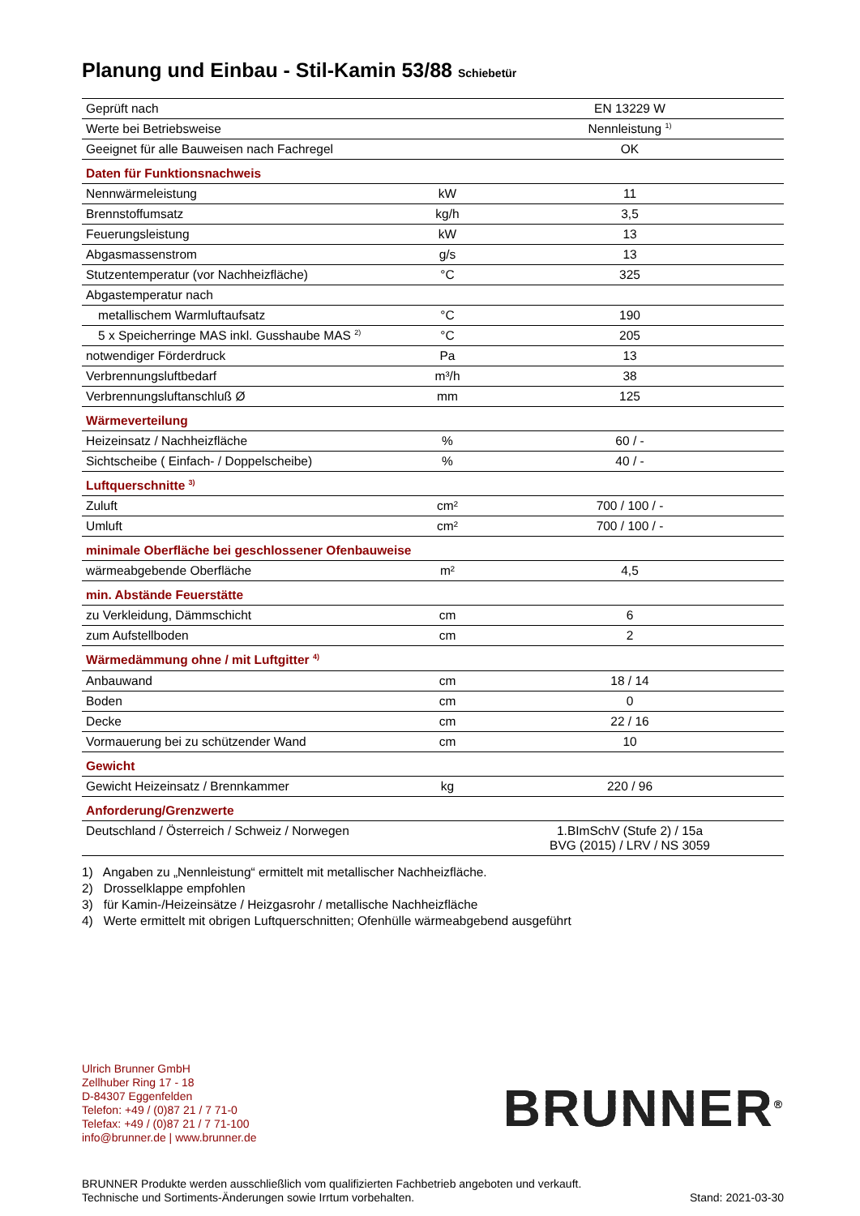Planung und Einbau - Stil-Kamin 53/88 Schiebetür
| Geprüft nach | | EN 13229 W |
| Werte bei Betriebsweise | | Nennleistung <sup>1)</sup> |
| Geeignet für alle Bauweisen nach Fachregel | | OK |
| Daten für Funktionsnachweis | | |
| Nennwärmeleistung | kW | 11 |
| Brennstoffumsatz | kg/h | 3,5 |
| Feuerungsleistung | kW | 13 |
| Abgasmassenstrom | g/s | 13 |
| Stutzentemperatur (vor Nachheizfläche) | °C | 325 |
| Abgastemperatur nach | | |
| metallischem Warmluftaufsatz | °C | 190 |
| 5 x Speicherringe MAS inkl. Gusshaube MAS <sup>2)</sup> | °C | 205 |
| notwendiger Förderdruck | Pa | 13 |
| Verbrennungsluftbedarf | m³/h | 38 |
| Verbrennungsluftanschluß Ø | mm | 125 |
| Wärmeverteilung | | |
| Heizeinsatz / Nachheizfläche | % | 60 / - |
| Sichtscheibe ( Einfach- / Doppelscheibe) | % | 40 / - |
| Luftquerschnitte <sup>3)</sup> | | |
| Zuluft | cm² | 700 / 100 / - |
| Umluft | cm² | 700 / 100 / - |
| minimale Oberfläche bei geschlossener Ofenbauweise | | |
| wärmeabgebende Oberfläche | m² | 4,5 |
| min. Abstände Feuerstätte | | |
| zu Verkleidung, Dämmschicht | cm | 6 |
| zum Aufstellboden | cm | 2 |
| Wärmedämmung ohne / mit Luftgitter <sup>4)</sup> | | |
| Anbauwand | cm | 18 / 14 |
| Boden | cm | 0 |
| Decke | cm | 22 / 16 |
| Vormauerung bei zu schützender Wand | cm | 10 |
| Gewicht | | |
| Gewicht Heizeinsatz / Brennkammer | kg | 220 / 96 |
| Anforderung/Grenzwerte | | |
| Deutschland / Österreich / Schweiz / Norwegen | | 1.BImSchV (Stufe 2) / 15a BVG (2015) / LRV / NS 3059 |
1) Angaben zu „Nennleistung“ ermittelt mit metallischer Nachheizfläche.
2) Drosselklappe empfohlen
3) für Kamin-/Heizeinsätze / Heizgasrohr / metallische Nachheizfläche
4) Werte ermittelt mit obrigen Luftquerschnitten; Ofenhülle wärmeabgebend ausgeführt
Ulrich Brunner GmbH
Zellhuber Ring 17 - 18
D-84307 Eggenfelden
Telefon: +49 / (0)87 21 / 7 71-0
Telefax: +49 / (0)87 21 / 7 71-100
info@brunner.de | www.brunner.de
BRUNNER<sup>®</sup>
BRUNNER Produkte werden ausschließlich vom qualifizierten Fachbetrieb angeboten und verkauft.
Technische und Sortiments-Änderungen sowie Irrtum vorbehalten.
Stand: 2021-03-30